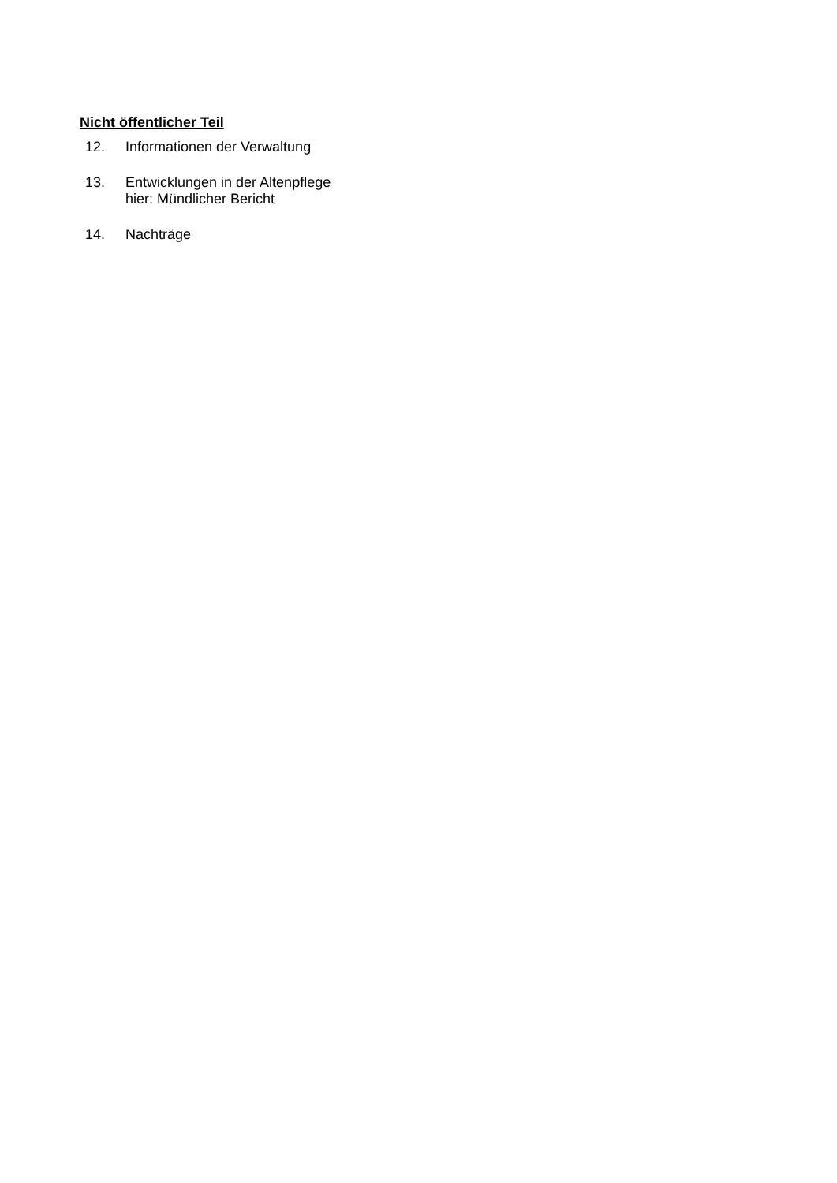Nicht öffentlicher Teil
12. Informationen der Verwaltung
13. Entwicklungen in der Altenpflege
hier: Mündlicher Bericht
14. Nachträge